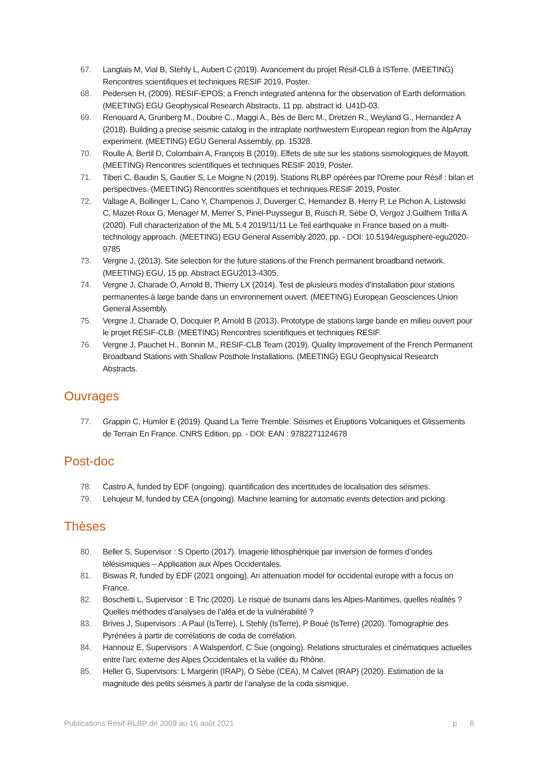67. Langlais M, Vial B, Stehly L, Aubert C (2019). Avancement du projet Résif-CLB à ISTerre. (MEETING) Rencontres scientifiques et techniques RESIF 2019, Poster.
68. Pedersen H, (2009). RESIF-EPOS; a French integrated antenna for the observation of Earth deformation. (MEETING) EGU Geophysical Research Abstracts, 11 pp. abstract id. U41D-03.
69. Renouard A, Grunberg M., Doubre C., Maggi A., Bès de Berc M., Dretzen R., Weyland G., Hernandez A (2018). Building a precise seismic catalog in the intraplate northwestern European region from the AlpArray experiment. (MEETING) EGU General Assembly, pp. 15328.
70. Roulle A, Bertil D, Colombain A, François B (2019). Effets de site sur les stations sismologiques de Mayott. (MEETING) Rencontres scientifiques et techniques RESIF 2019, Poster.
71. Tiberi C, Baudin S, Gautier S, Le Moigne N (2019). Stations RLBP opérées par l'Oreme pour Résif : bilan et perspectives. (MEETING) Rencontres scientifiques et techniques RESIF 2019, Poster.
72. Vallage A, Bollinger L, Cano Y, Champenois J, Duverger C, Hernandez B, Herry P, Le Pichon A, Listowski C, Mazet-Roux G, Menager M, Merrer S, Pinel-Puyssegur B, Rusch R, Sèbe O, Vergoz J,Guilhem Trilla A (2020). Full characterization of the ML 5.4 2019/11/11 Le Teil earthquake in France based on a multi-technology approach. (MEETING) EGU General Assembly 2020, pp. - DOI: 10.5194/egusphere-egu2020-9785
73. Vergne J, (2013). Site selection for the future stations of the French permanent broadband network. (MEETING) EGU, 15 pp. Abstract EGU2013-4305.
74. Vergne J, Charade O, Arnold B, Thierry LX (2014). Test de plusieurs modes d’installation pour stations permanentes à large bande dans un environnement ouvert. (MEETING) European Geosciences Union General Assembly.
75. Vergne J, Charade O, Docquier P, Arnold B (2013). Prototype de stations large bande en milieu ouvert pour le projet RESIF-CLB. (MEETING) Rencontres scientifiques et techniques RESIF.
76. Vergne J, Pauchet H., Bonnin M., RESIF-CLB Team (2019). Quality Improvement of the French Permanent Broadband Stations with Shallow Posthole Installations. (MEETING) EGU Geophysical Research Abstracts.
Ouvrages
77. Grappin C, Humler E (2019). Quand La Terre Tremble. Séismes et Éruptions Volcaniques et Glissements de Terrain En France. CNRS Edition, pp. - DOI: EAN : 9782271124678
Post-doc
78. Castro A, funded by EDF (ongoing). quantification des incertitudes de localisation des séismes.
79. Lehujeur M, funded by CEA (ongoing). Machine learning for automatic events detection and picking.
Thèses
80. Beller S, Supervisor : S Operto (2017). Imagerie lithosphérique par inversion de formes d’ondes télésismiques – Application aux Alpes Occidentales.
81. Biswas R, funded by EDF (2021 ongoing). An attenuation model for occidental europe with a focus on France.
82. Boschetti L, Supervisor : E Tric (2020). Le risque de tsunami dans les Alpes-Maritimes, quelles réalités ? Quelles méthodes d’analyses de l’aléa et de la vulnérabilité ?
83. Brives J, Supervisors : A Paul (IsTerre), L Stehly (IsTerre), P Boué (IsTerre) (2020). Tomographie des Pyrénées à partir de corrélations de coda de corrélation.
84. Hannouz E, Supervisors : A Walsperdorf, C Sue (ongoing). Relations structurales et cinématiques actuelles entre l'arc externe des Alpes Occidentales et la vallée du Rhône.
85. Heller G, Supervisors: L Margerin (IRAP), O Sèbe (CEA), M Calvet (IRAP) (2020). Estimation de la magnitude des petits séismes à partir de l’analyse de la coda sismique.
Publications Résif-RLBP de 2009 au 16 août 2021 p. 6